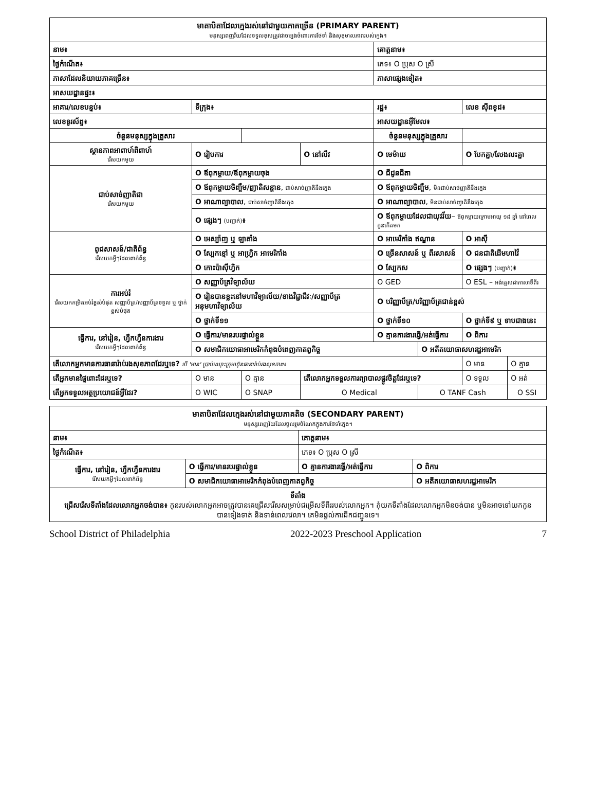| មាតាបិតាដែលក្មេងរស់នៅជាមួយភាគច្រើន (PRIMARY PARENT) មនុស្សពេញវ័យដែលទទួលខុសត្រូវជាចម្បងចំពោះការថែទាំ និងសុខុមាលភាពរបស់ក្មេង។ | | | | | | | |
| --- | --- | --- | --- | --- | --- | --- | --- |
| នាម៖ | | | | គោត្តនាម៖ | | | |
| ថ្ងៃកំណើត៖ | | | | ភេទ៖ O ប្រុស O ស្រី | | | |
| ភាសាដែលនិយាយភាគច្រើន៖ | | | | ភាសាផ្សេងទៀត៖ | | | |
| អាសយដ្ឋានផ្ទះ៖ | | | | | | | |
| អាគារ/លេខបន្ទប់៖ | ទីក្រុង៖ | | | រដ្ឋ៖ | | លេខ ស៊ីពខូដ៖ | |
| លេខទូរស័ព្ទ៖ | | | | អាសយដ្ឋានអ៊ីមែល៖ | | | |
| ចំនួនមនុស្សក្នុងគ្រួសារ | | | | ចំនួនមនុស្សក្នុងគ្រួសារ | | | |
| ស្ថានភាពអាពាហ៍ពិពាហ៍ រើសយកមួយ | O រៀបការ | | O នៅលីវ | O មេម៉ាយ | | O បែកគ្នា/លែងលះគ្នា | |
| ជាប់សាច់ញាតិជា រើសយកមួយ | O ឪពុកម្ដាយ/ឪពុកម្ដាយចុង | | | O ជីដូនជីតា | | | |
| | O ឪពុកម្ដាយចិញ្ចឹម/ញាតិសន្តាន , ជាប់សាច់ញាតិនឹងក្មេង | | | O ឪពុកម្ដាយចិញ្ចឹម , មិនជាប់សាច់ញាតិនឹងក្មេង | | | |
| | O អាណាព្យាបាល , ជាប់សាច់ញាតិនឹងក្មេង | | | O អាណាព្យាបាល , មិនជាប់សាច់ញាតិនឹងក្មេង | | | |
| | O ផ្សេងៗ (បញ្ជាក់) ៖ | | | O ឪពុកម្ដាយដែលជាយុវវ័យ – ឪពុកម្ដាយក្រោមអាយុ ១៨ ឆ្នាំ នៅពេលកូនកើតមក | | | |
| ពូជសាសន៍/ជាតិព័ន្ធ រើសយកអ្វីៗដែលពាក់ព័ន្ធ | O អេស្ប៉ាញ ឬ ឡាតាំង | | | O អាមេរិកាំង ឥណ្ឌាន | | O អាស៊ី | |
| | O ស្បែកខ្មៅ ឬ អាហ្វ្រិក អាមេរិកាំង | | | O ច្រើនសាសន៍ ឬ ពីរសាសន៍ | | O ជនជាតិដើមហាវ៉ៃ | |
| | O កោះប៉ាស៊ីហ្វិក | | | O ស្បែកស | | O ផ្សេងៗ (បញ្ជាក់) ៖ | |
| ការអប់រំ រើសយកកម្រិតអប់រំខ្ពស់បំផុត សញ្ញាប័ត្រ/សញ្ញាប័ត្រទទួល ឬ ថ្នាក់ខ្ពស់បំផុត | O សញ្ញាប័ត្រវិទ្យាល័យ | | | O GED | | O ESL – អង់គ្លេសជាភាសាទីពីរ | |
| | O រៀនបានខ្លះនៅមហាវិទ្យាល័យ/ខាងវិជ្ជាជីវៈ/សញ្ញាប័ត្រអនុមហាវិទ្យាល័យ | | | O បរិញ្ញាប័ត្រ/បរិញ្ញាប័ត្រជាន់ខ្ពស់ | | | |
| | O ថ្នាក់ទី១១ | | | O ថ្នាក់ទី១០ | | O ថ្នាក់ទី៩ ឬ ទាបជាងនេះ | |
| ធ្វើការ, នៅរៀន, ហ្វឹកហ្វឺនការងារ រើសយកអ្វីៗដែលពាក់ព័ន្ធ | O ធ្វើការ/មានរបរផ្ទាល់ខ្លួន | | | O គ្មានការងារធ្វើ/អត់ធ្វើការ | | O ពិការ | |
| | O សមាជិកយោធាអាមេរិកកំពុងបំពេញកាតព្វកិច្ច | | | | O អតីតយោធាសហរដ្ឋអាមេរិក | | |
| តើលោកអ្នកមានការធានារ៉ាប់រងសុខភាពដែរឬទេ? បើ 'មាន' ប្រាប់ឈ្មោះក្រុមហ៊ុនធានារ៉ាប់រងសុខភាព៖ | | | | | | O មាន | O គ្មាន |
| តើអ្នកមានផ្ទៃពោះដែរឬទេ? | O មាន | O គ្មាន | តើលោកអ្នកទទួលការព្យាបាលផ្លូវចិត្តដែរឬទេ? | | | O ទទួល | O អត់ |
| តើអ្នកទទួលអត្ថប្រយោជន៍អ្វីដែរ? | O WIC | O SNAP | O Medical | | O TANF Cash | | O SSI |
| មាតាបិតាដែលក្មេងរស់នៅជាមួយភាគតិច (SECONDARY PARENT) មនុស្សពេញវ័យដែលចូលរួមចំណែកក្នុងការថែទាំក្មេង។ | | | |
| --- | --- | --- | --- |
| នាម៖ | | គោត្តនាម៖ | |
| ថ្ងៃកំណើត៖ | | ភេទ៖ O ប្រុស O ស្រី | |
| ធ្វើការ, នៅរៀន, ហ្វឹកហ្វឺនការងារ រើសយកអ្វីៗដែលពាក់ព័ន្ធ | O ធ្វើការ/មានរបរផ្ទាល់ខ្លួន | O គ្មានការងារធ្វើ/អត់ធ្វើការ | O ពិការ |
| | O សមាជិកយោធាអាមេរិកកំពុងបំពេញកាតព្វកិច្ច | | O អតីតយោធាសហរដ្ឋអាមេរិក |
| ទីតាំង ជ្រើសរើសទីតាំងដែលលោកអ្នកចង់បាន៖ កូនរបស់លោកអ្នកអាចត្រូវបានគេជ្រើសរើសសម្រាប់ជម្រើសទីពីររបស់លោកអ្នក។ កុំយកទីតាំងដែលលោកអ្នកមិនចង់បាន ឬមិនអាចទៅយកកូនបានទៀងទាត់ និងទាន់ពេលវេលា។ គេមិនផ្តល់ការដឹកជញ្ជូនទេ។ | | | |
School District of Philadelphia 2022-2023 Preschool Application 7